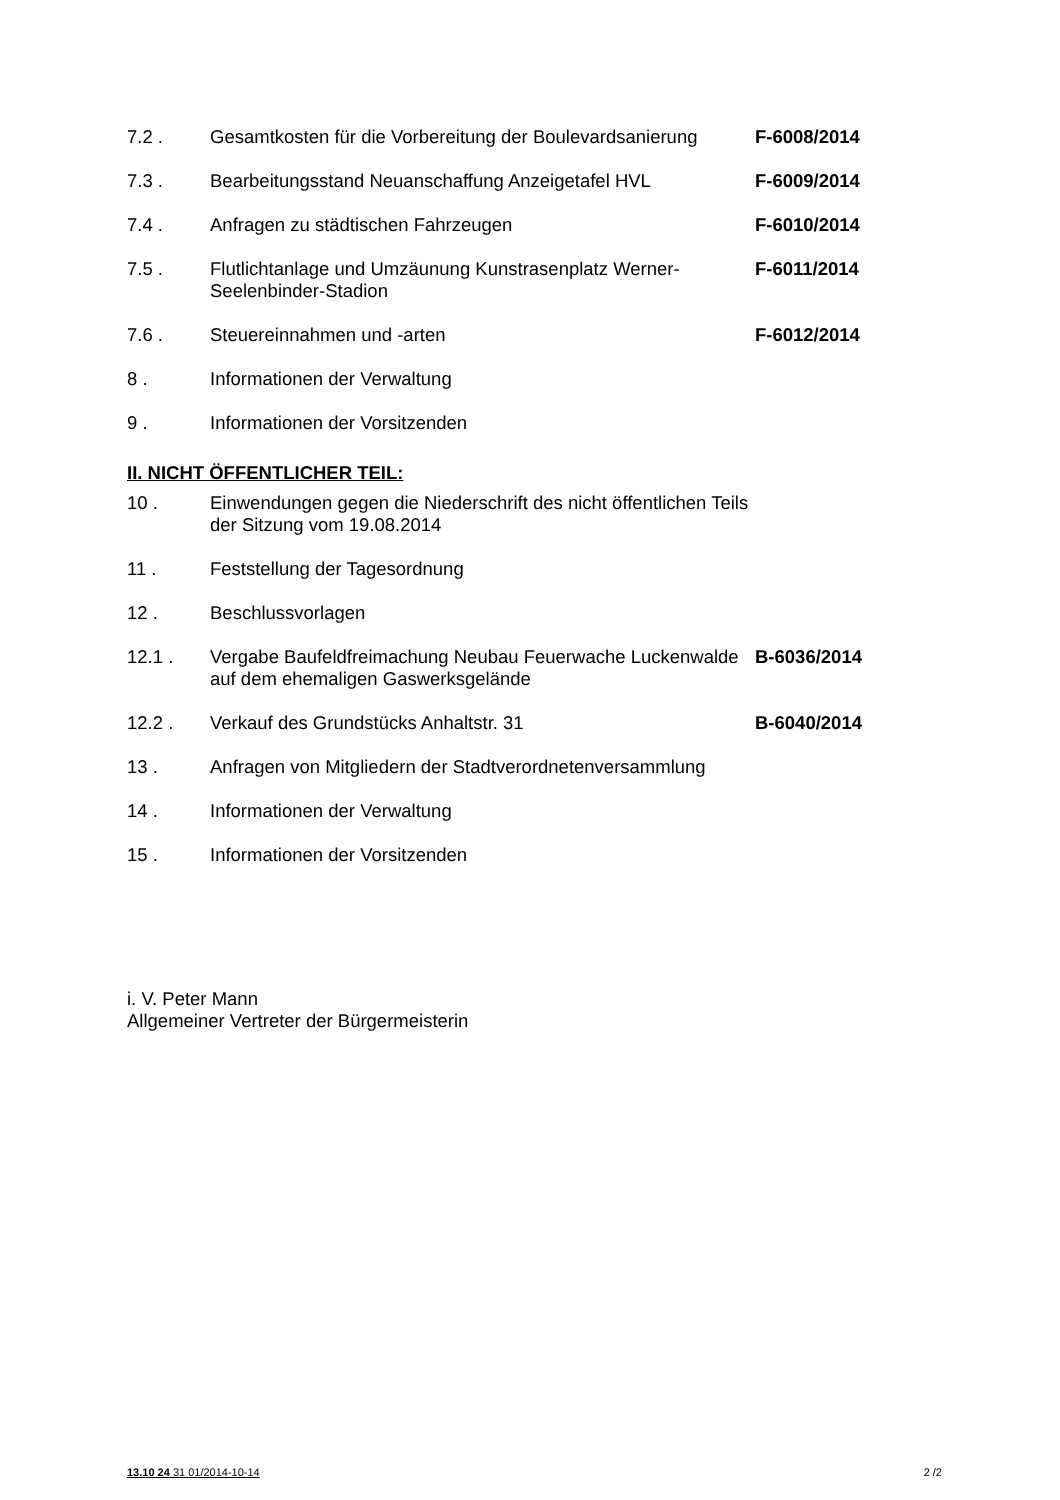| 7.2 . | Gesamtkosten für die Vorbereitung der Boulevardsanierung | F-6008/2014 |
| 7.3 . | Bearbeitungsstand Neuanschaffung Anzeigetafel HVL | F-6009/2014 |
| 7.4 . | Anfragen zu städtischen Fahrzeugen | F-6010/2014 |
| 7.5 . | Flutlichtanlage und Umzäunung Kunstrasenplatz Werner-Seelenbinder-Stadion | F-6011/2014 |
| 7.6 . | Steuereinnahmen und -arten | F-6012/2014 |
| 8 . | Informationen der Verwaltung | |
| 9 . | Informationen der Vorsitzenden | |
II. NICHT ÖFFENTLICHER TEIL:
| 10 . | Einwendungen gegen die Niederschrift des nicht öffentlichen Teils der Sitzung vom 19.08.2014 | |
| 11 . | Feststellung der Tagesordnung | |
| 12 . | Beschlussvorlagen | |
| 12.1 . | Vergabe Baufeldfreimachung Neubau Feuerwache Luckenwalde auf dem ehemaligen Gaswerksgelände | B-6036/2014 |
| 12.2 . | Verkauf des Grundstücks Anhaltstr. 31 | B-6040/2014 |
| 13 . | Anfragen von Mitgliedern der Stadtverordnetenversammlung | |
| 14 . | Informationen der Verwaltung | |
| 15 . | Informationen der Vorsitzenden | |
i. V. Peter Mann
Allgemeiner Vertreter der Bürgermeisterin
13.10 24 31 01/2014-10-14 2 /2